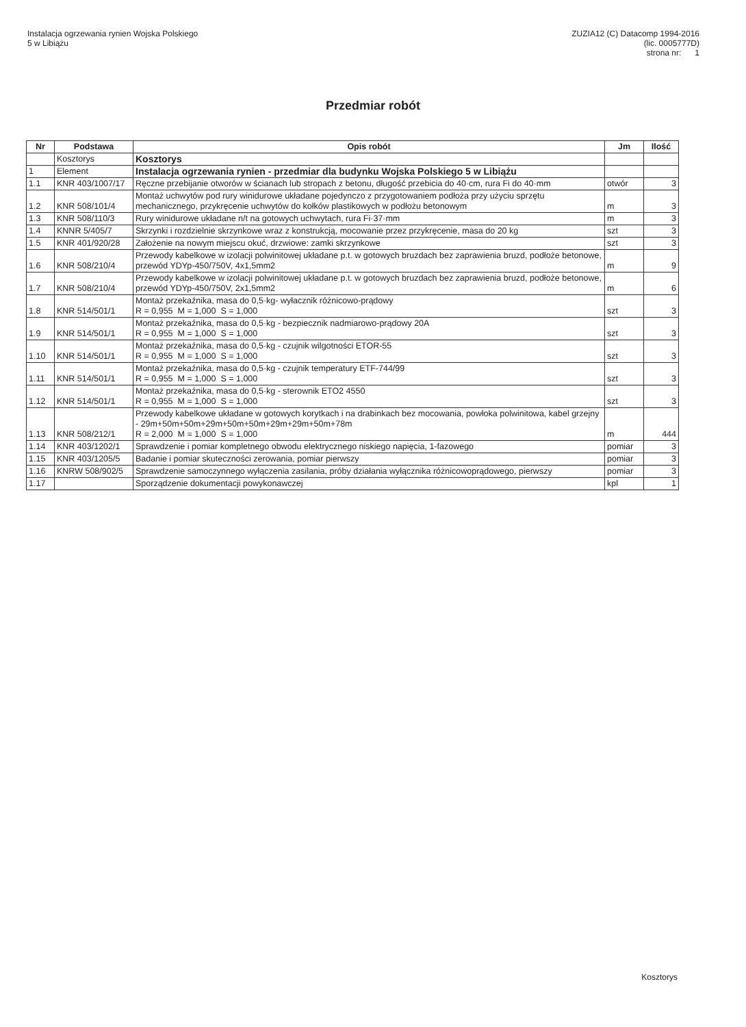Instalacja ogrzewania rynien Wojska Polskiego
5 w Libiążu
ZUZIA12 (C) Datacomp 1994-2016
(lic. 0005777D)
strona nr: 1
Przedmiar robót
| Nr | Podstawa | Opis robót | Jm | Ilość |
| --- | --- | --- | --- | --- |
| | Kosztorys | Kosztorys | | |
| 1 | Element | Instalacja ogrzewania rynien - przedmiar dla budynku Wojska Polskiego 5 w Libiążu | | |
| 1.1 | KNR 403/1007/17 | Ręczne przebijanie otworów w ścianach lub stropach z betonu, długość przebicia do 40·cm, rura Fi do 40·mm | otwór | 3 |
| 1.2 | KNR 508/101/4 | Montaż uchwytów pod rury winidurowe układane pojedynczo z przygotowaniem podłoża przy użyciu sprzętu mechanicznego, przykręcenie uchwytów do kołków plastikowych w podłożu betonowym | m | 3 |
| 1.3 | KNR 508/110/3 | Rury winidurowe układane n/t na gotowych uchwytach, rura Fi·37·mm | m | 3 |
| 1.4 | KNNR 5/405/7 | Skrzynki i rozdzielnie skrzynkowe wraz z konstrukcją, mocowanie przez przykręcenie, masa do 20 kg | szt | 3 |
| 1.5 | KNR 401/920/28 | Założenie na nowym miejscu okuć, drzwiowe: zamki skrzynkowe | szt | 3 |
| 1.6 | KNR 508/210/4 | Przewody kabelkowe w izolacji polwinitowej układane p.t. w gotowych bruzdach bez zaprawienia bruzd, podłoże betonowe, przewód YDYp-450/750V, 4x1,5mm2 | m | 9 |
| 1.7 | KNR 508/210/4 | Przewody kabelkowe w izolacji polwinitowej układane p.t. w gotowych bruzdach bez zaprawienia bruzd, podłoże betonowe, przewód YDYp-450/750V, 2x1,5mm2 | m | 6 |
| 1.8 | KNR 514/501/1 | Montaż przekaźnika, masa do 0,5·kg- wyłacznik różnicowo-prądowy R = 0,955 M = 1,000 S = 1,000 | szt | 3 |
| 1.9 | KNR 514/501/1 | Montaż przekaźnika, masa do 0,5·kg - bezpiecznik nadmiarowo-prądowy 20A R = 0,955 M = 1,000 S = 1,000 | szt | 3 |
| 1.10 | KNR 514/501/1 | Montaż przekaźnika, masa do 0,5·kg - czujnik wilgotności ETOR-55 R = 0,955 M = 1,000 S = 1,000 | szt | 3 |
| 1.11 | KNR 514/501/1 | Montaż przekaźnika, masa do 0,5·kg - czujnik temperatury ETF-744/99 R = 0,955 M = 1,000 S = 1,000 | szt | 3 |
| 1.12 | KNR 514/501/1 | Montaż przekaźnika, masa do 0,5·kg - sterownik ETO2 4550 R = 0,955 M = 1,000 S = 1,000 | szt | 3 |
| 1.13 | KNR 508/212/1 | Przewody kabelkowe układane w gotowych korytkach i na drabinkach bez mocowania, powłoka polwinitowa, kabel grzejny - 29m+50m+50m+29m+50m+50m+29m+29m+50m+78m R = 2,000 M = 1,000 S = 1,000 | m | 444 |
| 1.14 | KNR 403/1202/1 | Sprawdzenie i pomiar kompletnego obwodu elektrycznego niskiego napięcia, 1-fazowego | pomiar | 3 |
| 1.15 | KNR 403/1205/5 | Badanie i pomiar skuteczności zerowania, pomiar pierwszy | pomiar | 3 |
| 1.16 | KNRW 508/902/5 | Sprawdzenie samoczynnego wyłączenia zasilania, próby działania wyłącznika różnicowoprądowego, pierwszy | pomiar | 3 |
| 1.17 | | Sporządzenie dokumentacji powykonawczej | kpl | 1 |
Kosztorys